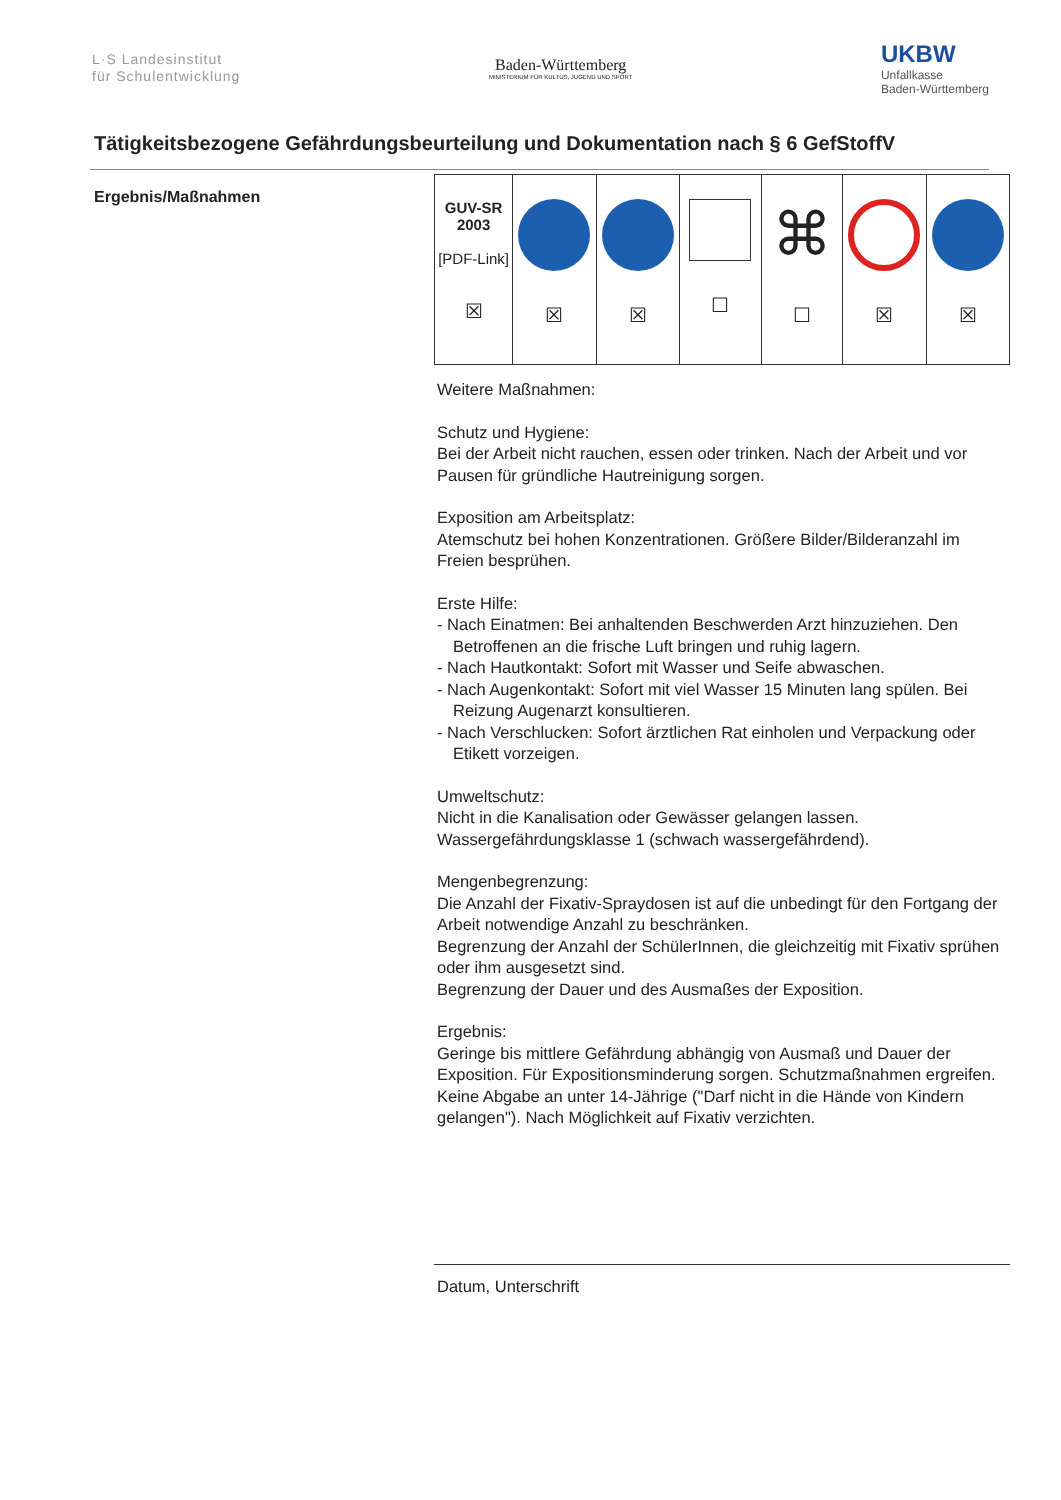L·S Landesinstitut
für Schulentwicklung
Baden-Württemberg
MINISTERIUM FÜR KULTUS, JUGEND UND SPORT
UKBW
Unfallkasse
Baden-Württemberg
Tätigkeitsbezogene Gefährdungsbeurteilung und Dokumentation nach § 6 GefStoffV
Ergebnis/Maßnahmen
| GUV-SR 2003 [PDF-Link] ☒ | ☒ | ☒ | ☐ | ⌘ ☐ | ☒ | ☒ |
Weitere Maßnahmen:
Schutz und Hygiene:
Bei der Arbeit nicht rauchen, essen oder trinken. Nach der Arbeit und vor Pausen für gründliche Hautreinigung sorgen.
Exposition am Arbeitsplatz:
Atemschutz bei hohen Konzentrationen. Größere Bilder/Bilderanzahl im Freien besprühen.
Erste Hilfe:
- Nach Einatmen: Bei anhaltenden Beschwerden Arzt hinzuziehen. Den Betroffenen an die frische Luft bringen und ruhig lagern.
- Nach Hautkontakt: Sofort mit Wasser und Seife abwaschen.
- Nach Augenkontakt: Sofort mit viel Wasser 15 Minuten lang spülen. Bei Reizung Augenarzt konsultieren.
- Nach Verschlucken: Sofort ärztlichen Rat einholen und Verpackung oder Etikett vorzeigen.
Umweltschutz:
Nicht in die Kanalisation oder Gewässer gelangen lassen.
Wassergefährdungsklasse 1 (schwach wassergefährdend).
Mengenbegrenzung:
Die Anzahl der Fixativ-Spraydosen ist auf die unbedingt für den Fortgang der Arbeit notwendige Anzahl zu beschränken.
Begrenzung der Anzahl der SchülerInnen, die gleichzeitig mit Fixativ sprühen oder ihm ausgesetzt sind.
Begrenzung der Dauer und des Ausmaßes der Exposition.
Ergebnis:
Geringe bis mittlere Gefährdung abhängig von Ausmaß und Dauer der Exposition. Für Expositionsminderung sorgen. Schutzmaßnahmen ergreifen. Keine Abgabe an unter 14-Jährige ("Darf nicht in die Hände von Kindern gelangen"). Nach Möglichkeit auf Fixativ verzichten.
Datum, Unterschrift